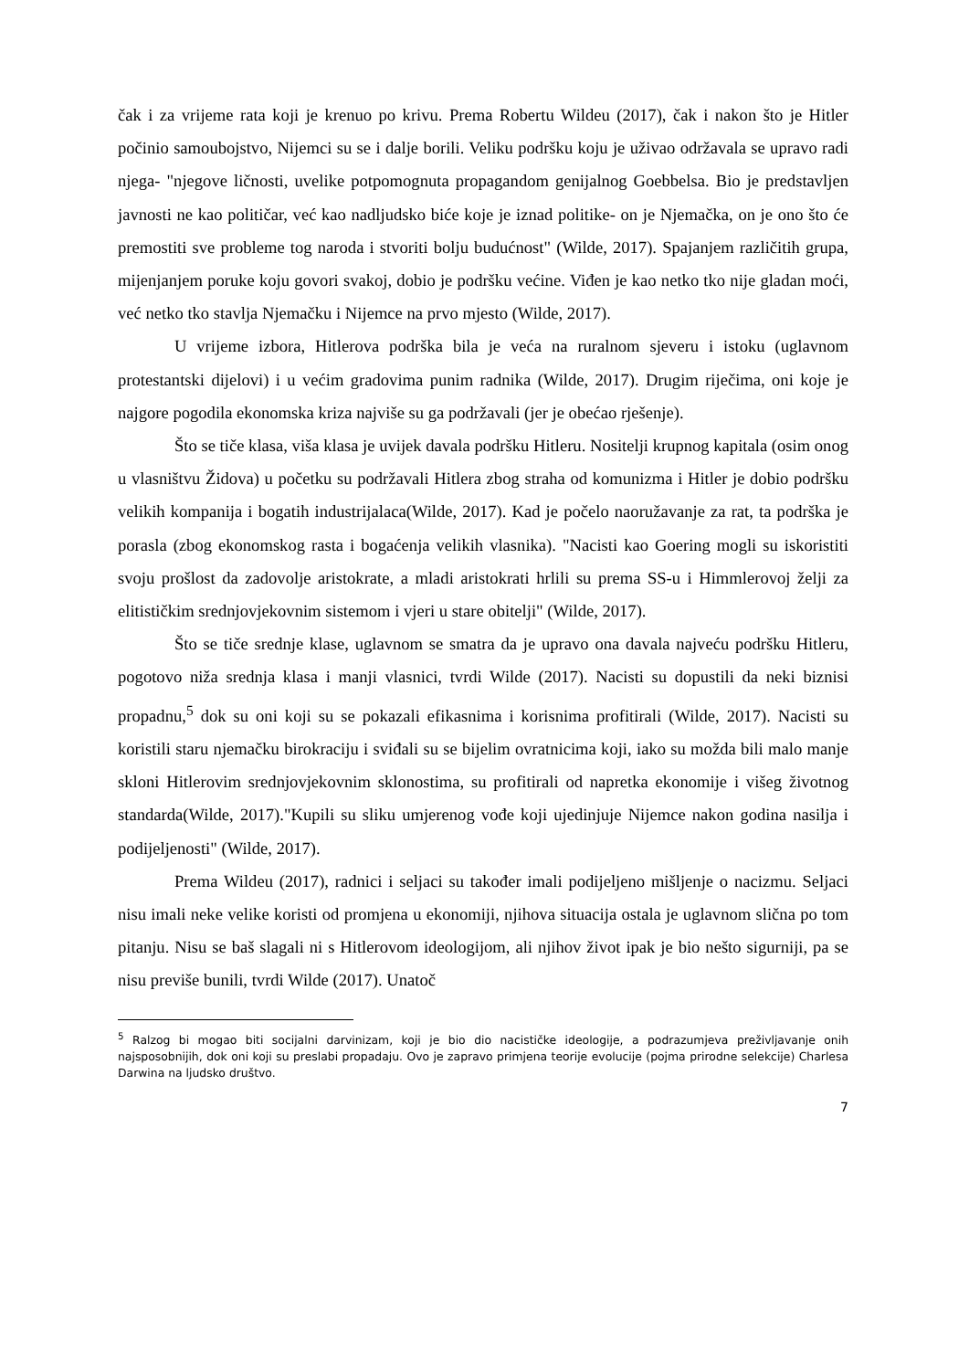čak i za vrijeme rata koji je krenuo po krivu. Prema Robertu Wildeu (2017), čak i nakon što je Hitler počinio samoubojstvo, Nijemci su se i dalje borili. Veliku podršku koju je uživao održavala se upravo radi njega- "njegove ličnosti, uvelike potpomognuta propagandom genijalnog Goebbelsa. Bio je predstavljen javnosti ne kao političar, već kao nadljudsko biće koje je iznad politike- on je Njemačka, on je ono što će premostiti sve probleme tog naroda i stvoriti bolju budućnost" (Wilde, 2017). Spajanjem različitih grupa, mijenjanjem poruke koju govori svakoj, dobio je podršku većine. Viđen je kao netko tko nije gladan moći, već netko tko stavlja Njemačku i Nijemce na prvo mjesto (Wilde, 2017).
U vrijeme izbora, Hitlerova podrška bila je veća na ruralnom sjeveru i istoku (uglavnom protestantski dijelovi) i u većim gradovima punim radnika (Wilde, 2017). Drugim riječima, oni koje je najgore pogodila ekonomska kriza najviše su ga podržavali (jer je obećao rješenje).
Što se tiče klasa, viša klasa je uvijek davala podršku Hitleru. Nositelji krupnog kapitala (osim onog u vlasništvu Židova) u početku su podržavali Hitlera zbog straha od komunizma i Hitler je dobio podršku velikih kompanija i bogatih industrijalaca(Wilde, 2017). Kad je počelo naoružavanje za rat, ta podrška je porasla (zbog ekonomskog rasta i bogaćenja velikih vlasnika). "Nacisti kao Goering mogli su iskoristiti svoju prošlost da zadovolje aristokrate, a mladi aristokrati hrlili su prema SS-u i Himmlerovoj želji za elitističkim srednjovjekovnim sistemom i vjeri u stare obitelji" (Wilde, 2017).
Što se tiče srednje klase, uglavnom se smatra da je upravo ona davala najveću podršku Hitleru, pogotovo niža srednja klasa i manji vlasnici, tvrdi Wilde (2017). Nacisti su dopustili da neki biznisi propadnu,<sup>5</sup> dok su oni koji su se pokazali efikasnima i korisnima profitirali (Wilde, 2017). Nacisti su koristili staru njemačku birokraciju i sviđali su se bijelim ovratnicima koji, iako su možda bili malo manje skloni Hitlerovim srednjovjekovnim sklonostima, su profitirali od napretka ekonomije i višeg životnog standarda(Wilde, 2017)."Kupili su sliku umjerenog vođe koji ujedinjuje Nijemce nakon godina nasilja i podijeljenosti" (Wilde, 2017).
Prema Wildeu (2017), radnici i seljaci su također imali podijeljeno mišljenje o nacizmu. Seljaci nisu imali neke velike koristi od promjena u ekonomiji, njihova situacija ostala je uglavnom slična po tom pitanju. Nisu se baš slagali ni s Hitlerovom ideologijom, ali njihov život ipak je bio nešto sigurniji, pa se nisu previše bunili, tvrdi Wilde (2017). Unatoč
<sup>5</sup> Ralzog bi mogao biti socijalni darvinizam, koji je bio dio nacističke ideologije, a podrazumjeva preživljavanje onih najsposobnijih, dok oni koji su preslabi propadaju. Ovo je zapravo primjena teorije evolucije (pojma prirodne selekcije) Charlesa Darwina na ljudsko društvo.
7